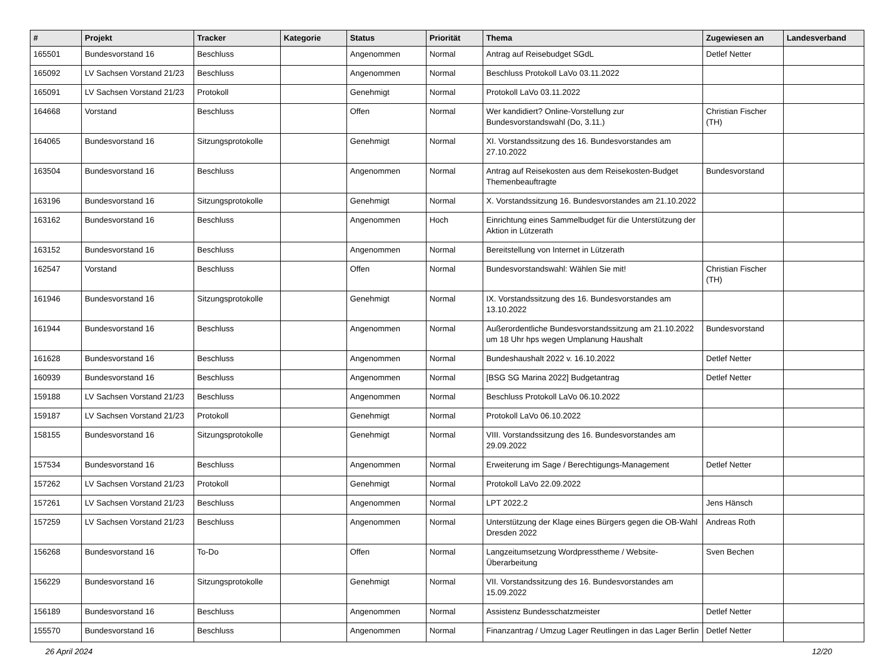| # | Projekt | Tracker | Kategorie | Status | Priorität | Thema | Zugewiesen an | Landesverband |
| --- | --- | --- | --- | --- | --- | --- | --- | --- |
| 165501 | Bundesvorstand 16 | Beschluss | | Angenommen | Normal | Antrag auf Reisebudget SGdL | Detlef Netter | |
| 165092 | LV Sachsen Vorstand 21/23 | Beschluss | | Angenommen | Normal | Beschluss Protokoll LaVo 03.11.2022 | | |
| 165091 | LV Sachsen Vorstand 21/23 | Protokoll | | Genehmigt | Normal | Protokoll LaVo 03.11.2022 | | |
| 164668 | Vorstand | Beschluss | | Offen | Normal | Wer kandidiert? Online-Vorstellung zur Bundesvorstandswahl (Do, 3.11.) | Christian Fischer (TH) | |
| 164065 | Bundesvorstand 16 | Sitzungsprotokolle | | Genehmigt | Normal | XI. Vorstandssitzung des 16. Bundesvorstandes am 27.10.2022 | | |
| 163504 | Bundesvorstand 16 | Beschluss | | Angenommen | Normal | Antrag auf Reisekosten aus dem Reisekosten-Budget Themenbeauftragte | Bundesvorstand | |
| 163196 | Bundesvorstand 16 | Sitzungsprotokolle | | Genehmigt | Normal | X. Vorstandssitzung 16. Bundesvorstandes am 21.10.2022 | | |
| 163162 | Bundesvorstand 16 | Beschluss | | Angenommen | Hoch | Einrichtung eines Sammelbudget für die Unterstützung der Aktion in Lützerath | | |
| 163152 | Bundesvorstand 16 | Beschluss | | Angenommen | Normal | Bereitstellung von Internet in Lützerath | | |
| 162547 | Vorstand | Beschluss | | Offen | Normal | Bundesvorstandswahl: Wählen Sie mit! | Christian Fischer (TH) | |
| 161946 | Bundesvorstand 16 | Sitzungsprotokolle | | Genehmigt | Normal | IX. Vorstandssitzung des 16. Bundesvorstandes am 13.10.2022 | | |
| 161944 | Bundesvorstand 16 | Beschluss | | Angenommen | Normal | Außerordentliche Bundesvorstandssitzung am 21.10.2022 um 18 Uhr hps wegen Umplanung Haushalt | Bundesvorstand | |
| 161628 | Bundesvorstand 16 | Beschluss | | Angenommen | Normal | Bundeshaushalt 2022 v. 16.10.2022 | Detlef Netter | |
| 160939 | Bundesvorstand 16 | Beschluss | | Angenommen | Normal | [BSG SG Marina 2022] Budgetantrag | Detlef Netter | |
| 159188 | LV Sachsen Vorstand 21/23 | Beschluss | | Angenommen | Normal | Beschluss Protokoll LaVo 06.10.2022 | | |
| 159187 | LV Sachsen Vorstand 21/23 | Protokoll | | Genehmigt | Normal | Protokoll LaVo 06.10.2022 | | |
| 158155 | Bundesvorstand 16 | Sitzungsprotokolle | | Genehmigt | Normal | VIII. Vorstandssitzung des 16. Bundesvorstandes am 29.09.2022 | | |
| 157534 | Bundesvorstand 16 | Beschluss | | Angenommen | Normal | Erweiterung im Sage / Berechtigungs-Management | Detlef Netter | |
| 157262 | LV Sachsen Vorstand 21/23 | Protokoll | | Genehmigt | Normal | Protokoll LaVo 22.09.2022 | | |
| 157261 | LV Sachsen Vorstand 21/23 | Beschluss | | Angenommen | Normal | LPT 2022.2 | Jens Hänsch | |
| 157259 | LV Sachsen Vorstand 21/23 | Beschluss | | Angenommen | Normal | Unterstützung der Klage eines Bürgers gegen die OB-Wahl Dresden 2022 | Andreas Roth | |
| 156268 | Bundesvorstand 16 | To-Do | | Offen | Normal | Langzeitumsetzung Wordpresstheme / Website-Überarbeitung | Sven Bechen | |
| 156229 | Bundesvorstand 16 | Sitzungsprotokolle | | Genehmigt | Normal | VII. Vorstandssitzung des 16. Bundesvorstandes am 15.09.2022 | | |
| 156189 | Bundesvorstand 16 | Beschluss | | Angenommen | Normal | Assistenz Bundesschatzmeister | Detlef Netter | |
| 155570 | Bundesvorstand 16 | Beschluss | | Angenommen | Normal | Finanzantrag / Umzug Lager Reutlingen in das Lager Berlin | Detlef Netter | |
26 April 2024 12/20